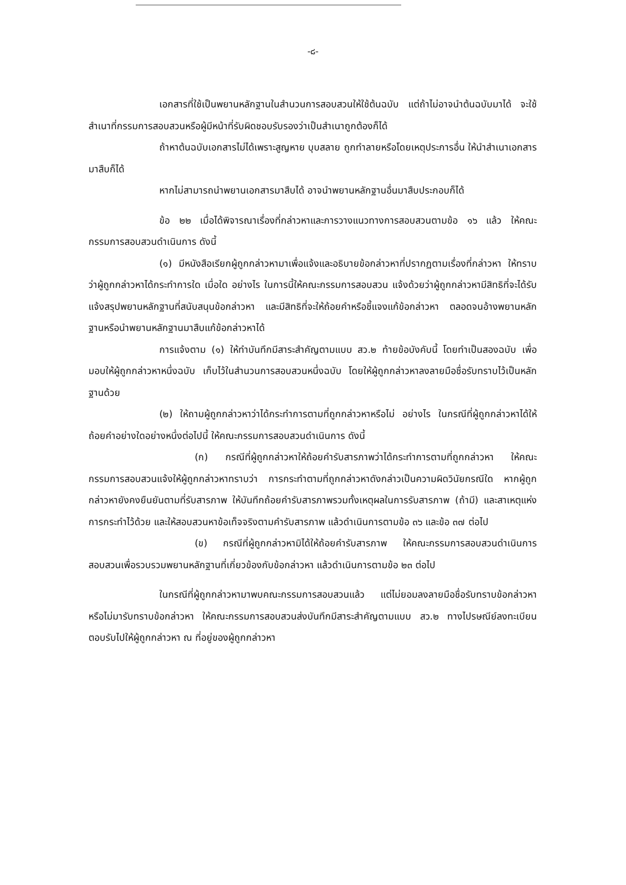-๘-
เอกสารที่ใช้เป็นพยานหลักฐานในสำนวนการสอบสวนให้ใช้ต้นฉบับ แต่ถ้าไม่อาจนำต้นฉบับมาได้ จะใช้สำเนาที่กรรมการสอบสวนหรือผู้มีหน้าที่รับผิดชอบรับรองว่าเป็นสำเนาถูกต้องก็ได้
ถ้าหาต้นฉบับเอกสารไม่ได้เพราะสูญหาย บุบสลาย ถูกทำลายหรือโดยเหตุประการอื่น ให้นำสำเนาเอกสารมาสืบก็ได้
หากไม่สามารถนำพยานเอกสารมาสืบได้ อาจนำพยานหลักฐานอื่นมาสืบประกอบก็ได้
ข้อ ๒๒ เมื่อได้พิจารณาเรื่องที่กล่าวหาและการวางแนวทางการสอบสวนตามข้อ ๑๖ แล้ว ให้คณะกรรมการสอบสวนดำเนินการ ดังนี้
(๑) มีหนังสือเรียกผู้ถูกกล่าวหามาเพื่อแจ้งและอธิบายข้อกล่าวหาที่ปรากฏตามเรื่องที่กล่าวหา ให้ทราบว่าผู้ถูกกล่าวหาได้กระทำการใด เมื่อใด อย่างไร ในการนี้ให้คณะกรรมการสอบสวน แจ้งด้วยว่าผู้ถูกกล่าวหามีสิทธิที่จะได้รับแจ้งสรุปพยานหลักฐานที่สนับสนุนข้อกล่าวหา และมีสิทธิที่จะให้ถ้อยคำหรือชี้แจงแก้ข้อกล่าวหา ตลอดจนอ้างพยานหลักฐานหรือนำพยานหลักฐานมาสืบแก้ข้อกล่าวหาได้
การแจ้งตาม (๑) ให้ทำบันทึกมีสาระสำคัญตามแบบ สว.๒ ท้ายข้อบังคับนี้ โดยทำเป็นสองฉบับ เพื่อมอบให้ผู้ถูกกล่าวหาหนึ่งฉบับ เก็บไว้ในสำนวนการสอบสวนหนึ่งฉบับ โดยให้ผู้ถูกกล่าวหาลงลายมือชื่อรับทราบไว้เป็นหลักฐานด้วย
(๒) ให้ถามผู้ถูกกล่าวหาว่าได้กระทำการตามที่ถูกกล่าวหาหรือไม่ อย่างไร ในกรณีที่ผู้ถูกกล่าวหาได้ให้ถ้อยคำอย่างใดอย่างหนึ่งต่อไปนี้ ให้คณะกรรมการสอบสวนดำเนินการ ดังนี้
(ก) กรณีที่ผู้ถูกกล่าวหาให้ถ้อยคำรับสารภาพว่าได้กระทำการตามที่ถูกกล่าวหา ให้คณะกรรมการสอบสวนแจ้งให้ผู้ถูกกล่าวหาทราบว่า การกระทำตามที่ถูกกล่าวหาดังกล่าวเป็นความผิดวินัยกรณีใด หากผู้ถูกกล่าวหายังคงยืนยันตามที่รับสารภาพ ให้บันทึกถ้อยคำรับสารภาพรวมทั้งเหตุผลในการรับสารภาพ (ถ้ามี) และสาเหตุแห่งการกระทำไว้ด้วย และให้สอบสวนหาข้อเท็จจริงตามคำรับสารภาพ แล้วดำเนินการตามข้อ ๓๖ และข้อ ๓๗ ต่อไป
(ข) กรณีที่ผู้ถูกกล่าวหามิได้ให้ถ้อยคำรับสารภาพ ให้คณะกรรมการสอบสวนดำเนินการสอบสวนเพื่อรวบรวมพยานหลักฐานที่เกี่ยวข้องกับข้อกล่าวหา แล้วดำเนินการตามข้อ ๒๓ ต่อไป
ในกรณีที่ผู้ถูกกล่าวหามาพบคณะกรรมการสอบสวนแล้ว แต่ไม่ยอมลงลายมือชื่อรับทราบข้อกล่าวหา หรือไม่มารับทราบข้อกล่าวหา ให้คณะกรรมการสอบสวนส่งบันทึกมีสาระสำคัญตามแบบ สว.๒ ทางไปรษณีย์ลงทะเบียนตอบรับไปให้ผู้ถูกกล่าวหา ณ ที่อยู่ของผู้ถูกกล่าวหา